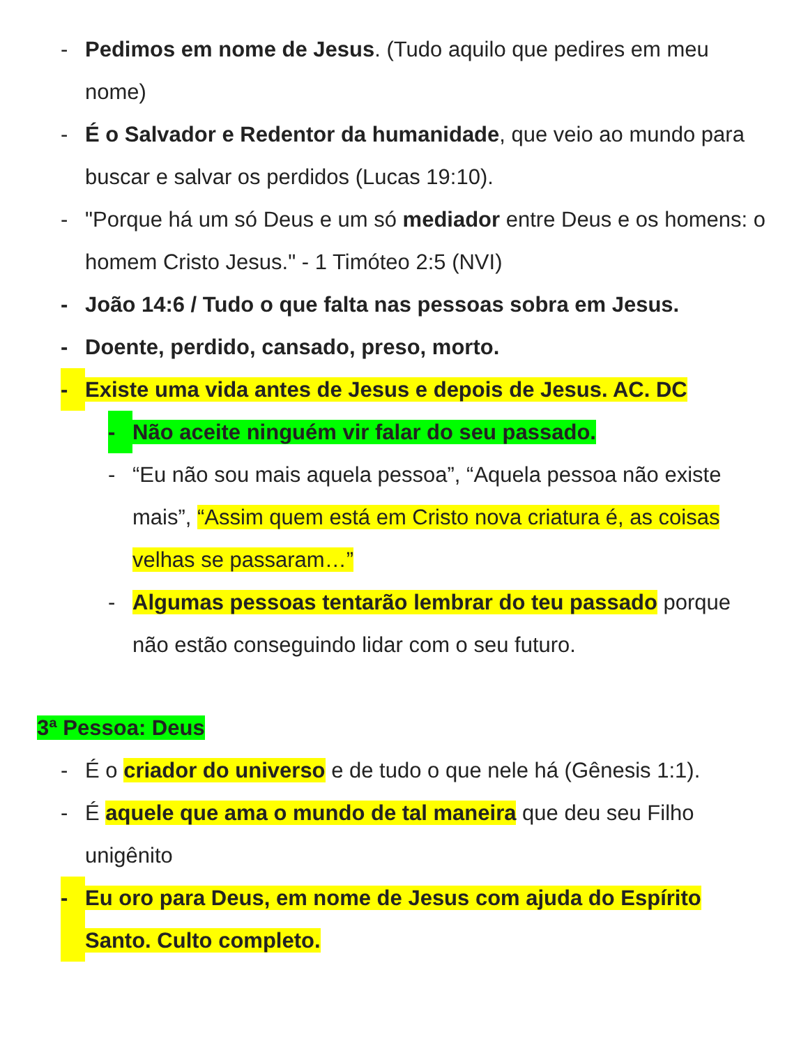- Pedimos em nome de Jesus. (Tudo aquilo que pedires em meu nome)
- É o Salvador e Redentor da humanidade, que veio ao mundo para buscar e salvar os perdidos (Lucas 19:10).
- "Porque há um só Deus e um só mediador entre Deus e os homens: o homem Cristo Jesus." - 1 Timóteo 2:5 (NVI)
- João 14:6 / Tudo o que falta nas pessoas sobra em Jesus.
- Doente, perdido, cansado, preso, morto.
- Existe uma vida antes de Jesus e depois de Jesus. AC. DC
- Não aceite ninguém vir falar do seu passado.
- “Eu não sou mais aquela pessoa”, “Aquela pessoa não existe mais”, “Assim quem está em Cristo nova criatura é, as coisas velhas se passaram…”
- Algumas pessoas tentarão lembrar do teu passado porque não estão conseguindo lidar com o seu futuro.
3ª Pessoa: Deus
- É o criador do universo e de tudo o que nele há (Gênesis 1:1).
- É aquele que ama o mundo de tal maneira que deu seu Filho unigênito
- Eu oro para Deus, em nome de Jesus com ajuda do Espírito Santo. Culto completo.